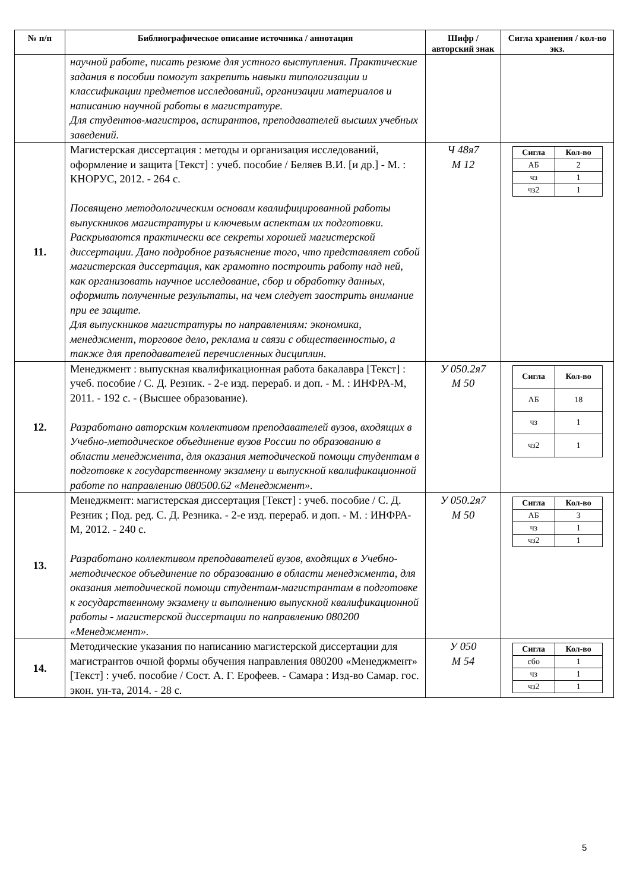| № п/п | Библиографическое описание источника / аннотация | Шифр / авторский знак | Сигла хранения / кол-во экз. |
| --- | --- | --- | --- |
| | научной работе, писать резюме для устного выступления. Практические задания в пособии помогут закрепить навыки типологизации и классификации предметов исследований, организации материалов и написанию научной работы в магистратуре. Для студентов-магистров, аспирантов, преподавателей высших учебных заведений. | | |
| 11. | Магистерская диссертация : методы и организация исследований, оформление и защита [Текст] : учеб. пособие / Беляев В.И. [и др.] - М. : КНОРУС, 2012. - 264 с. Посвящено методологическим основам квалифицированной работы выпускников магистратуры и ключевым аспектам их подготовки. Раскрываются практически все секреты хорошей магистерской диссертации. Дано подробное разъяснение того, что представляет собой магистерская диссертация, как грамотно построить работу над ней, как организовать научное исследование, сбор и обработку данных, оформить полученные результаты, на чем следует заострить внимание при ее защите. Для выпускников магистратуры по направлениям: экономика, менеджмент, торговое дело, реклама и связи с общественностью, а также для преподавателей перечисленных дисциплин. | Ч 48я7 М 12 | / Сигла / Кол-во / / --- / --- / / АБ / 2 / / чз / 1 / / чз2 / 1 / |
| 12. | Менеджмент : выпускная квалификационная работа бакалавра [Текст] : учеб. пособие / С. Д. Резник. - 2-е изд. перераб. и доп. - М. : ИНФРА-М, 2011. - 192 с. - (Высшее образование). Разработано авторским коллективом преподавателей вузов, входящих в Учебно-методическое объединение вузов России по образованию в области менеджмента, для оказания методической помощи студентам в подготовке к государственному экзамену и выпускной квалификационной работе по направлению 080500.62 «Менеджмент». | У 050.2я7 М 50 | / Сигла / Кол-во / / --- / --- / / АБ / 18 / / чз / 1 / / чз2 / 1 / |
| 13. | Менеджмент: магистерская диссертация [Текст] : учеб. пособие / С. Д. Резник ; Под. ред. С. Д. Резника. - 2-е изд. перераб. и доп. - М. : ИНФРА-М, 2012. - 240 с. Разработано коллективом преподавателей вузов, входящих в Учебно-методическое объединение по образованию в области менеджмента, для оказания методической помощи студентам-магистрантам в подготовке к государственному экзамену и выполнению выпускной квалификационной работы - магистерской диссертации по направлению 080200 «Менеджмент». | У 050.2я7 М 50 | / Сигла / Кол-во / / --- / --- / / АБ / 3 / / чз / 1 / / чз2 / 1 / |
| 14. | Методические указания по написанию магистерской диссертации для магистрантов очной формы обучения направления 080200 «Менеджмент» [Текст] : учеб. пособие / Сост. А. Г. Ерофеев. - Самара : Изд-во Самар. гос. экон. ун-та, 2014. - 28 с. | У 050 М 54 | / Сигла / Кол-во / / --- / --- / / сбо / 1 / / чз / 1 / / чз2 / 1 / |
5